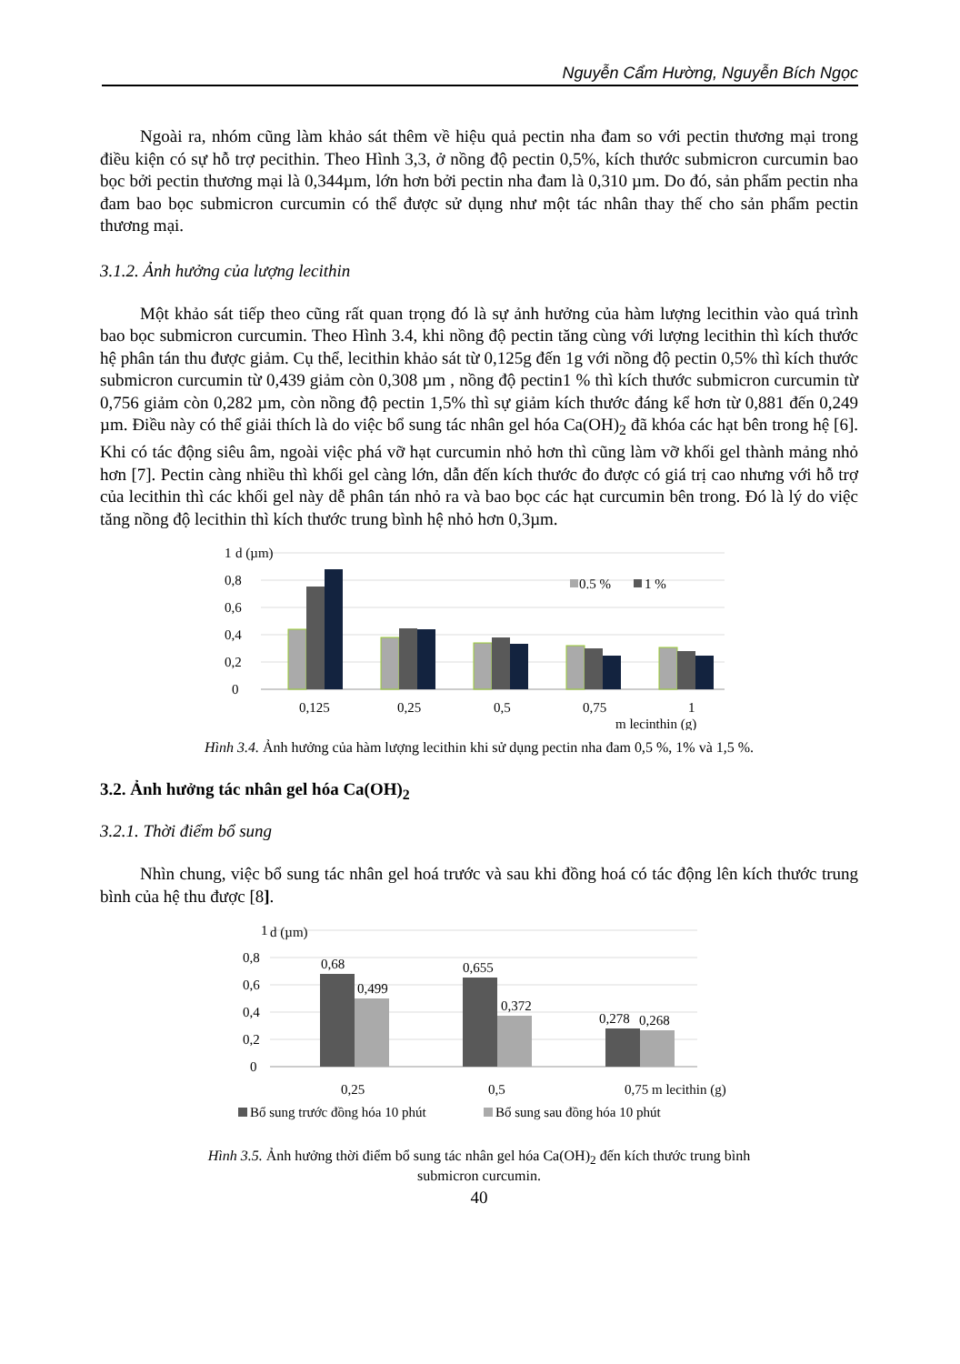Nguyễn Cẩm Hường, Nguyễn Bích Ngọc
Ngoài ra, nhóm cũng làm khảo sát thêm về hiệu quả pectin nha đam so với pectin thương mại trong điều kiện có sự hỗ trợ pecithin. Theo Hình 3,3, ở nồng độ pectin 0,5%, kích thước submicron curcumin bao bọc bởi pectin thương mại là 0,344µm, lớn hơn bởi pectin nha đam là 0,310 µm. Do đó, sản phẩm pectin nha đam bao bọc submicron curcumin có thể được sử dụng như một tác nhân thay thế cho sản phẩm pectin thương mại.
3.1.2. Ảnh hưởng của lượng lecithin
Một khảo sát tiếp theo cũng rất quan trọng đó là sự ảnh hưởng của hàm lượng lecithin vào quá trình bao bọc submicron curcumin. Theo Hình 3.4, khi nồng độ pectin tăng cùng với lượng lecithin thì kích thước hệ phân tán thu được giảm. Cụ thể, lecithin khảo sát từ 0,125g đến 1g với nồng độ pectin 0,5% thì kích thước submicron curcumin từ 0,439 giảm còn 0,308 µm , nồng độ pectin1 % thì kích thước submicron curcumin từ 0,756 giảm còn 0,282 µm, còn nồng độ pectin 1,5% thì sự giảm kích thước đáng kể hơn từ 0,881 đến 0,249 µm. Điều này có thể giải thích là do việc bổ sung tác nhân gel hóa Ca(OH)<sub>2</sub> đã khóa các hạt bên trong hệ [6]. Khi có tác động siêu âm, ngoài việc phá vỡ hạt curcumin nhỏ hơn thì cũng làm vỡ khối gel thành mảng nhỏ hơn [7]. Pectin càng nhiều thì khối gel càng lớn, dẫn đến kích thước đo được có giá trị cao nhưng với hỗ trợ của lecithin thì các khối gel này dễ phân tán nhỏ ra và bao bọc các hạt curcumin bên trong. Đó là lý do việc tăng nồng độ lecithin thì kích thước trung bình hệ nhỏ hơn 0,3µm.
1
d (µm)
0,8
0,6
0,4
0,2
0
0.5 %
1 %
0,125
0,25
0,5
0,75
1
m lecinthin (g)
Hình 3.4. Ảnh hưởng của hàm lượng lecithin khi sử dụng pectin nha đam 0,5 %, 1% và 1,5 %.
3.2. Ảnh hưởng tác nhân gel hóa Ca(OH)<sub>2</sub>
3.2.1. Thời điểm bổ sung
Nhìn chung, việc bổ sung tác nhân gel hoá trước và sau khi đồng hoá có tác động lên kích thước trung bình của hệ thu được [8].
1
d (µm)
0,8
0,6
0,4
0,2
0
0,68
0,499
0,655
0,372
0,278
0,268
0,25
0,5
0,75 m lecithin (g)
Bổ sung trước đồng hóa 10 phút
Bổ sung sau đồng hóa 10 phút
Hình 3.5. Ảnh hưởng thời điểm bổ sung tác nhân gel hóa Ca(OH)<sub>2</sub> đến kích thước trung bình
submicron curcumin.
40